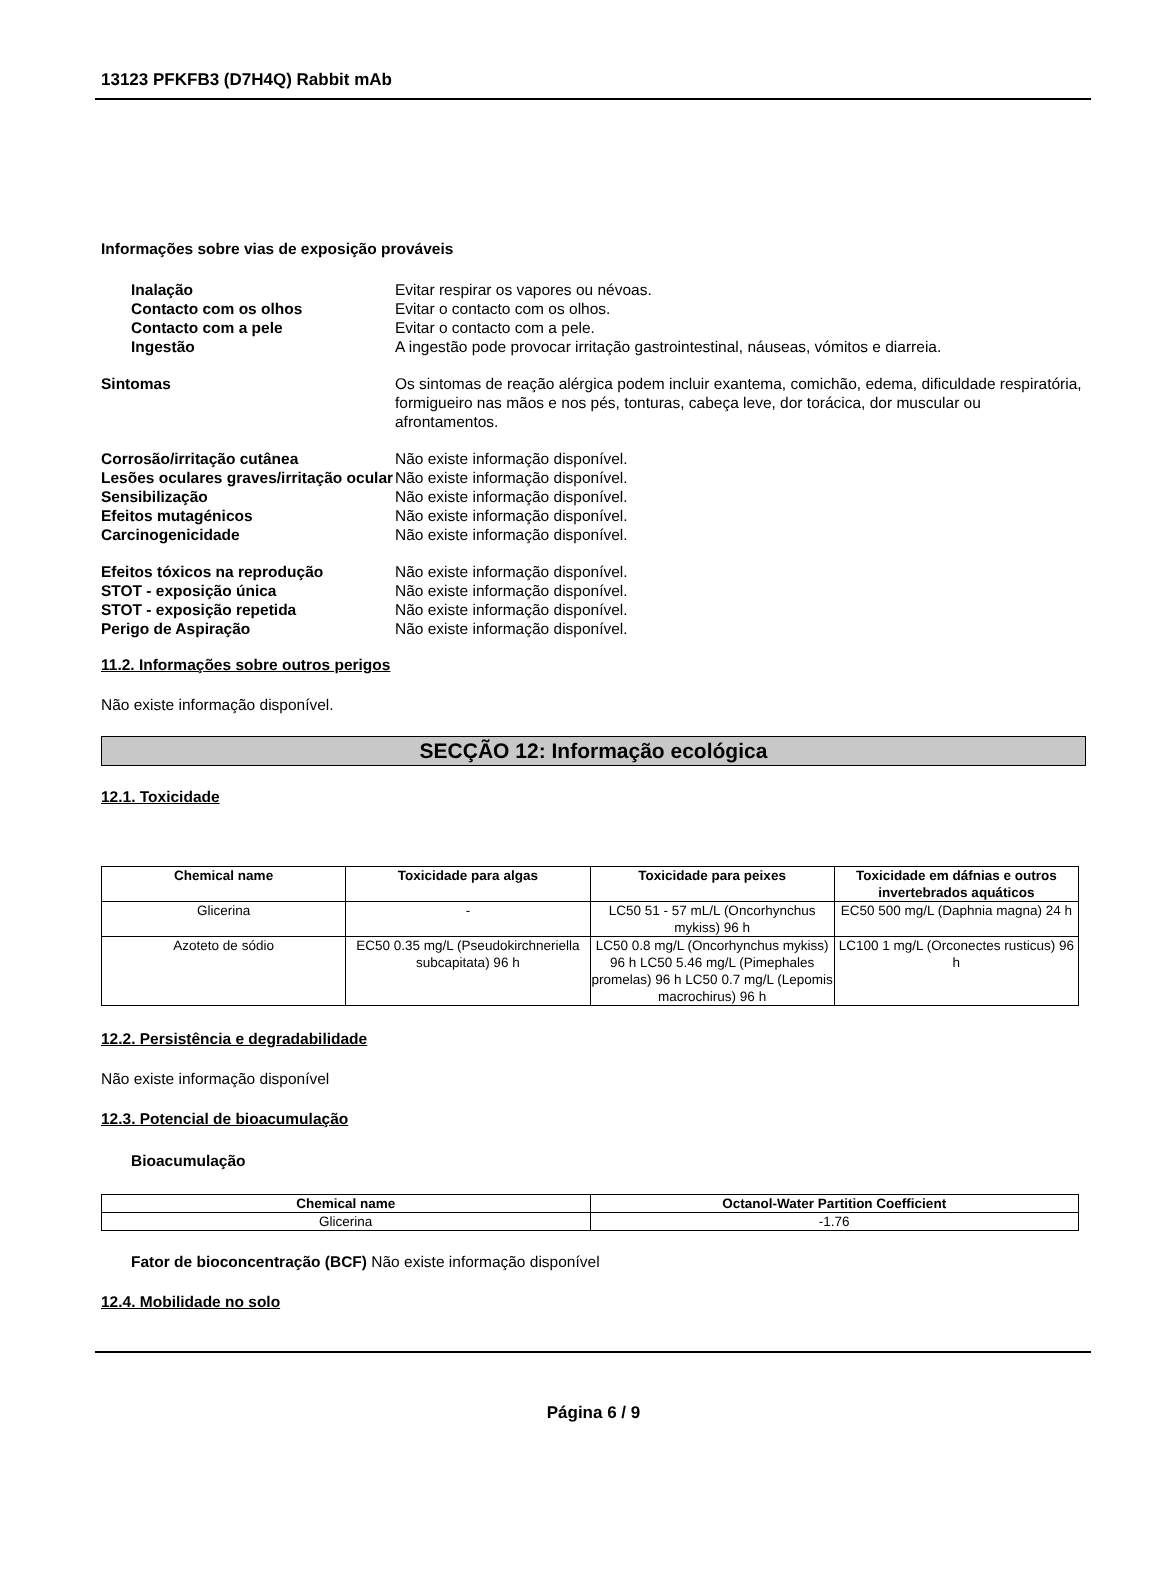13123 PFKFB3 (D7H4Q) Rabbit mAb
Informações sobre vias de exposição prováveis
Inalação Evitar respirar os vapores ou névoas.
Contacto com os olhos Evitar o contacto com os olhos.
Contacto com a pele Evitar o contacto com a pele.
Ingestão A ingestão pode provocar irritação gastrointestinal, náuseas, vómitos e diarreia.
Sintomas Os sintomas de reação alérgica podem incluir exantema, comichão, edema, dificuldade respiratória, formigueiro nas mãos e nos pés, tonturas, cabeça leve, dor torácica, dor muscular ou afrontamentos.
Corrosão/irritação cutânea Não existe informação disponível.
Lesões oculares graves/irritação ocular
Não existe informação disponível.
Sensibilização Não existe informação disponível.
Efeitos mutagénicos Não existe informação disponível.
Carcinogenicidade Não existe informação disponível.
Efeitos tóxicos na reprodução Não existe informação disponível.
STOT - exposição única Não existe informação disponível.
STOT - exposição repetida Não existe informação disponível.
Perigo de Aspiração Não existe informação disponível.
11.2. Informações sobre outros perigos
Não existe informação disponível.
SECÇÃO 12: Informação ecológica
12.1. Toxicidade
| Chemical name | Toxicidade para algas | Toxicidade para peixes | Toxicidade em dáfnias e outros invertebrados aquáticos |
| --- | --- | --- | --- |
| Glicerina | - | LC50 51 - 57 mL/L (Oncorhynchus mykiss) 96 h | EC50 500 mg/L (Daphnia magna) 24 h |
| Azoteto de sódio | EC50 0.35 mg/L (Pseudokirchneriella subcapitata) 96 h | LC50 0.8 mg/L (Oncorhynchus mykiss) 96 h LC50 5.46 mg/L (Pimephales promelas) 96 h LC50 0.7 mg/L (Lepomis macrochirus) 96 h | LC100 1 mg/L (Orconectes rusticus) 96 h |
12.2. Persistência e degradabilidade
Não existe informação disponível
12.3. Potencial de bioacumulação
Bioacumulação
| Chemical name | Octanol-Water Partition Coefficient |
| --- | --- |
| Glicerina | -1.76 |
Fator de bioconcentração (BCF) Não existe informação disponível
12.4. Mobilidade no solo
Página 6 / 9